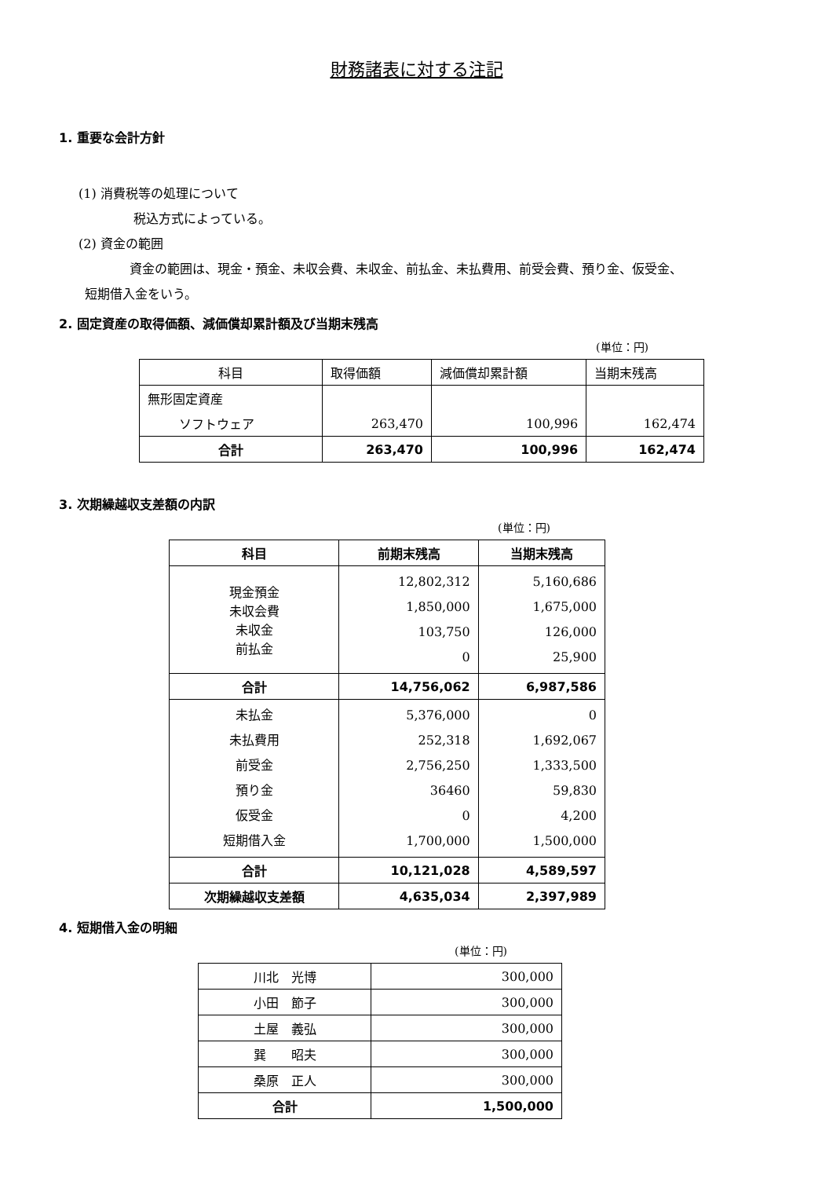財務諸表に対する注記
1. 重要な会計方針
(1) 消費税等の処理について
税込方式によっている。
(2) 資金の範囲
資金の範囲は、現金・預金、未収会費、未収金、前払金、未払費用、前受会費、預り金、仮受金、
短期借入金をいう。
2. 固定資産の取得価額、減価償却累計額及び当期末残高
(単位：円)
| 科目 | 取得価額 | 減価償却累計額 | 当期末残高 |
| --- | --- | --- | --- |
| 無形固定資産 | | | |
| ソフトウェア | 263,470 | 100,996 | 162,474 |
| 合計 | 263,470 | 100,996 | 162,474 |
3. 次期繰越収支差額の内訳
(単位：円)
| 科目 | 前期末残高 | 当期末残高 |
| 現金預金 未収会費 未収金 前払金 | 12,802,312 1,850,000 103,750 0 | 5,160,686 1,675,000 126,000 25,900 |
| 合計 | 14,756,062 | 6,987,586 |
| 未払金 未払費用 前受金 預り金 仮受金 短期借入金 | 5,376,000 252,318 2,756,250 36460 0 1,700,000 | 0 1,692,067 1,333,500 59,830 4,200 1,500,000 |
| 合計 | 10,121,028 | 4,589,597 |
| 次期繰越収支差額 | 4,635,034 | 2,397,989 |
4. 短期借入金の明細
(単位：円)
| 川北 光博 | 300,000 |
| 小田 節子 | 300,000 |
| 土屋 義弘 | 300,000 |
| 巽 昭夫 | 300,000 |
| 桑原 正人 | 300,000 |
| 合計 | 1,500,000 |